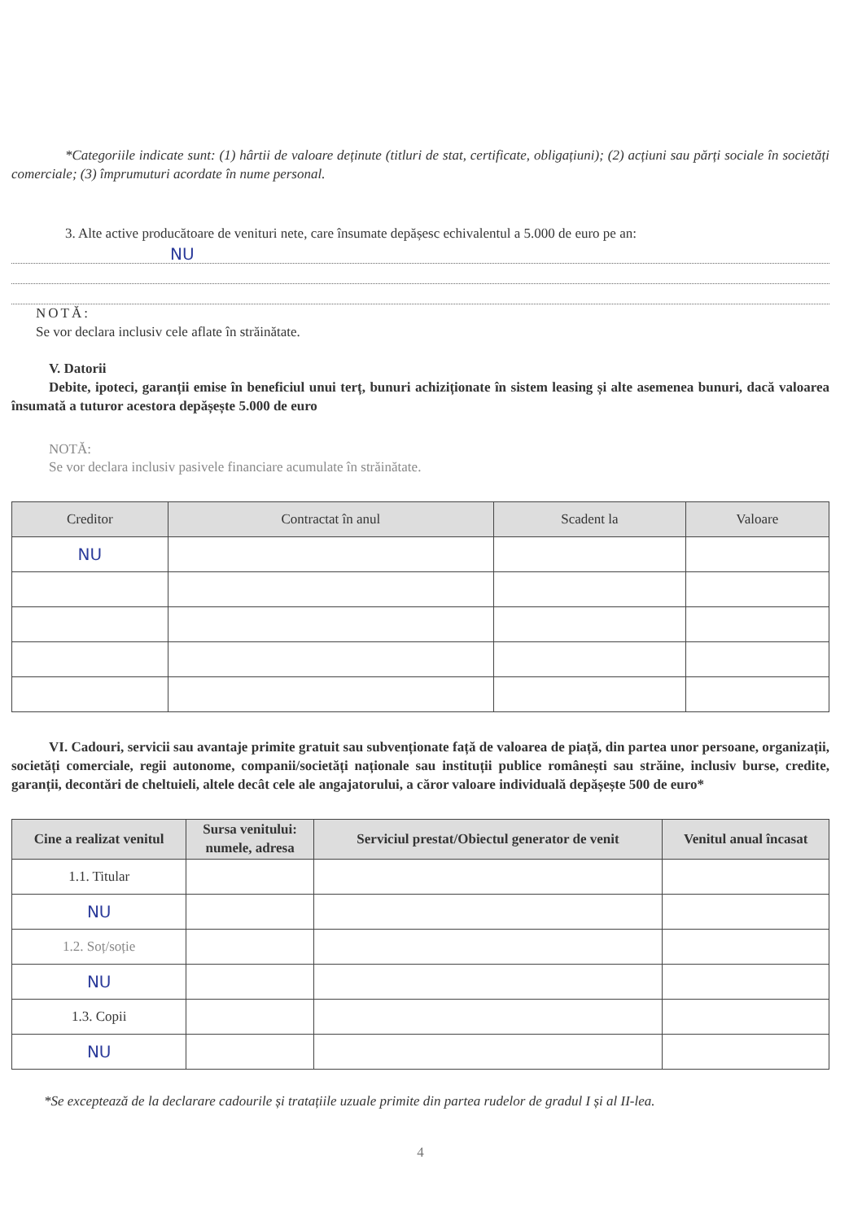*Categoriile indicate sunt: (1) hârtii de valoare deținute (titluri de stat, certificate, obligațiuni); (2) acțiuni sau părți sociale în societăți comerciale; (3) împrumuturi acordate în nume personal.
3. Alte active producătoare de venituri nete, care însumate depășesc echivalentul a 5.000 de euro pe an:
NU
NOTĂ:
Se vor declara inclusiv cele aflate în străinătate.
V. Datorii
Debite, ipoteci, garanții emise în beneficiul unui terț, bunuri achiziționate în sistem leasing și alte asemenea bunuri, dacă valoarea însumată a tuturor acestora depășește 5.000 de euro
NOTĂ:
Se vor declara inclusiv pasivele financiare acumulate în străinătate.
| Creditor | Contractat în anul | Scadent la | Valoare |
| --- | --- | --- | --- |
| NU | | | |
VI. Cadouri, servicii sau avantaje primite gratuit sau subvenționate față de valoarea de piață, din partea unor persoane, organizații, societăți comerciale, regii autonome, companii/societăți naționale sau instituții publice românești sau străine, inclusiv burse, credite, garanții, decontări de cheltuieli, altele decât cele ale angajatorului, a căror valoare individuală depășește 500 de euro*
| Cine a realizat venitul | Sursa venitului: numele, adresa | Serviciul prestat/Obiectul generator de venit | Venitul anual încasat |
| --- | --- | --- | --- |
| 1.1. Titular | | | |
| NU | | | |
| 1.2. Soț/soție | | | |
| NU | | | |
| 1.3. Copii | | | |
| NU | | | |
*Se exceptează de la declarare cadourile și tratațiile uzuale primite din partea rudelor de gradul I și al II-lea.
4